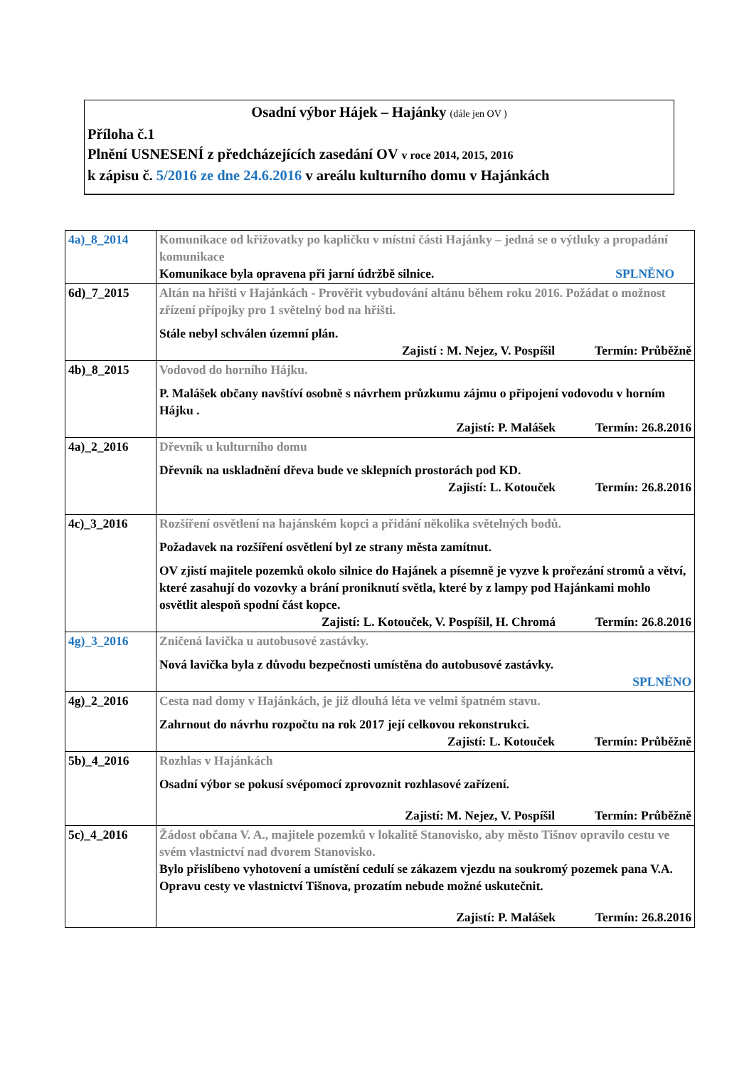Osadní výbor Hájek – Hajánky (dále jen OV )
Příloha č.1
Plnění USNESENÍ z předcházejících zasedání OV v roce 2014, 2015, 2016
k zápisu č. 5/2016 ze dne 24.6.2016 v areálu kulturního domu v Hajánkách
| 4a)_8_2014 | Komunikace od křižovatky po kapličku v místní části Hajánky – jedná se o výtluky a propadání komunikace Komunikace byla opravena při jarní údržbě silnice. SPLNĚNO |
| 6d)_7_2015 | Altán na hřišti v Hajánkách - Prověřit vybudování altánu během roku 2016. Požádat o možnost zřízení přípojky pro 1 světelný bod na hřišti. Stále nebyl schválen územní plán. Zajistí : M. Nejez, V. Pospíšil Termín: Průběžně |
| 4b)_8_2015 | Vodovod do horního Hájku. P. Malášek občany navštíví osobně s návrhem průzkumu zájmu o připojení vodovodu v horním Hájku . Zajistí: P. Malášek Termín: 26.8.2016 |
| 4a)_2_2016 | Dřevník u kulturního domu Dřevník na uskladnění dřeva bude ve sklepních prostorách pod KD. Zajistí: L. Kotouček Termín: 26.8.2016 |
| 4c)_3_2016 | Rozšíření osvětlení na hajánském kopci a přidání několika světelných bodů. Požadavek na rozšíření osvětlení byl ze strany města zamítnut. OV zjistí majitele pozemků okolo silnice do Hajánek a písemně je vyzve k prořezání stromů a větví, které zasahují do vozovky a brání proniknutí světla, které by z lampy pod Hajánkami mohlo osvětlit alespoň spodní část kopce. Zajistí: L. Kotouček, V. Pospíšil, H. Chromá Termín: 26.8.2016 |
| 4g)_3_2016 | Zničená lavička u autobusové zastávky. Nová lavička byla z důvodu bezpečnosti umístěna do autobusové zastávky. SPLNĚNO |
| 4g)_2_2016 | Cesta nad domy v Hajánkách, je již dlouhá léta ve velmi špatném stavu. Zahrnout do návrhu rozpočtu na rok 2017 její celkovou rekonstrukci. Zajistí: L. Kotouček Termín: Průběžně |
| 5b)_4_2016 | Rozhlas v Hajánkách Osadní výbor se pokusí svépomocí zprovoznit rozhlasové zařízení. Zajistí: M. Nejez, V. Pospíšil Termín: Průběžně |
| 5c)_4_2016 | Žádost občana V. A., majitele pozemků v lokalitě Stanovisko, aby město Tišnov opravilo cestu ve svém vlastnictví nad dvorem Stanovisko. Bylo přislíbeno vyhotovení a umístění cedulí se zákazem vjezdu na soukromý pozemek pana V.A. Opravu cesty ve vlastnictví Tišnova, prozatím nebude možné uskutečnit. Zajistí: P. Malášek Termín: 26.8.2016 |